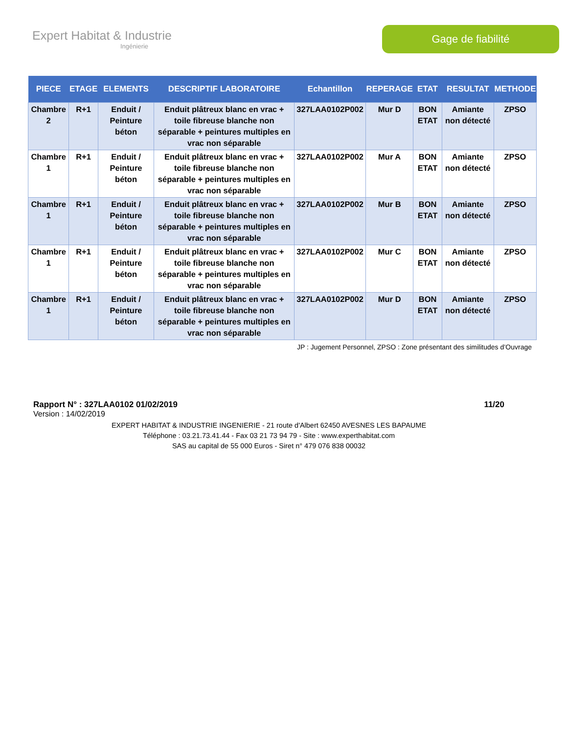Expert Habitat & Industrie
Ingénierie
Gage de fiabilité
| PIECE | ETAGE | ELEMENTS | DESCRIPTIF LABORATOIRE | Echantillon | REPERAGE | ETAT | RESULTAT | METHODE |
| --- | --- | --- | --- | --- | --- | --- | --- | --- |
| Chambre 2 | R+1 | Enduit / Peinture béton | Enduit plâtreux blanc en vrac + toile fibreuse blanche non séparable + peintures multiples en vrac non séparable | 327LAA0102P002 | Mur D | BON ETAT | Amiante non détecté | ZPSO |
| Chambre 1 | R+1 | Enduit / Peinture béton | Enduit plâtreux blanc en vrac + toile fibreuse blanche non séparable + peintures multiples en vrac non séparable | 327LAA0102P002 | Mur A | BON ETAT | Amiante non détecté | ZPSO |
| Chambre 1 | R+1 | Enduit / Peinture béton | Enduit plâtreux blanc en vrac + toile fibreuse blanche non séparable + peintures multiples en vrac non séparable | 327LAA0102P002 | Mur B | BON ETAT | Amiante non détecté | ZPSO |
| Chambre 1 | R+1 | Enduit / Peinture béton | Enduit plâtreux blanc en vrac + toile fibreuse blanche non séparable + peintures multiples en vrac non séparable | 327LAA0102P002 | Mur C | BON ETAT | Amiante non détecté | ZPSO |
| Chambre 1 | R+1 | Enduit / Peinture béton | Enduit plâtreux blanc en vrac + toile fibreuse blanche non séparable + peintures multiples en vrac non séparable | 327LAA0102P002 | Mur D | BON ETAT | Amiante non détecté | ZPSO |
JP : Jugement Personnel, ZPSO : Zone présentant des similitudes d’Ouvrage
Rapport N° : 327LAA0102 01/02/2019 11/20
Version : 14/02/2019
EXPERT HABITAT & INDUSTRIE INGENIERIE - 21 route d'Albert 62450 AVESNES LES BAPAUME
Téléphone : 03.21.73.41.44 - Fax 03 21 73 94 79 - Site : www.experthabitat.com
SAS au capital de 55 000 Euros - Siret n° 479 076 838 00032